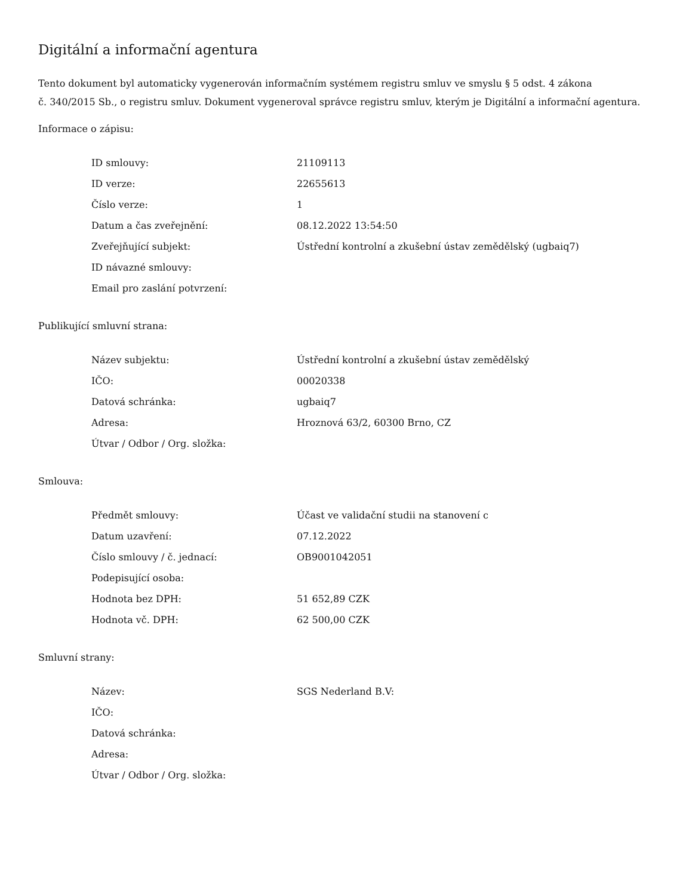Digitální a informační agentura
Tento dokument byl automaticky vygenerován informačním systémem registru smluv ve smyslu § 5 odst. 4 zákona
č. 340/2015 Sb., o registru smluv. Dokument vygeneroval správce registru smluv, kterým je Digitální a informační agentura.
Informace o zápisu:
| ID smlouvy: | 21109113 |
| ID verze: | 22655613 |
| Číslo verze: | 1 |
| Datum a čas zveřejnění: | 08.12.2022 13:54:50 |
| Zveřejňující subjekt: | Ústřední kontrolní a zkušební ústav zemědělský (ugbaiq7) |
| ID návazné smlouvy: | |
| Email pro zaslání potvrzení: | |
Publikující smluvní strana:
| Název subjektu: | Ústřední kontrolní a zkušební ústav zemědělský |
| IČO: | 00020338 |
| Datová schránka: | ugbaiq7 |
| Adresa: | Hroznová 63/2, 60300 Brno, CZ |
| Útvar / Odbor / Org. složka: | |
Smlouva:
| Předmět smlouvy: | Účast ve validační studii na stanovení c |
| Datum uzavření: | 07.12.2022 |
| Číslo smlouvy / č. jednací: | OB9001042051 |
| Podepisující osoba: | |
| Hodnota bez DPH: | 51 652,89 CZK |
| Hodnota vč. DPH: | 62 500,00 CZK |
Smluvní strany:
| Název: | SGS Nederland B.V: |
| IČO: | |
| Datová schránka: | |
| Adresa: | |
| Útvar / Odbor / Org. složka: | |